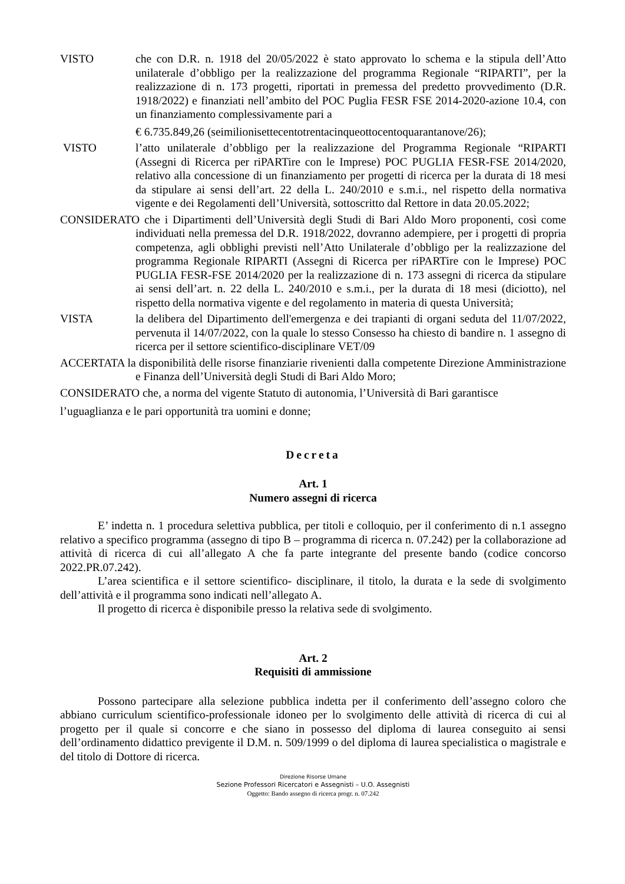VISTO che con D.R. n. 1918 del 20/05/2022 è stato approvato lo schema e la stipula dell’Atto unilaterale d’obbligo per la realizzazione del programma Regionale “RIPARTI”, per la realizzazione di n. 173 progetti, riportati in premessa del predetto provvedimento (D.R. 1918/2022) e finanziati nell’ambito del POC Puglia FESR FSE 2014-2020-azione 10.4, con un finanziamento complessivamente pari a
€ 6.735.849,26 (seimilionisettecentotrentacinqueottocentoquarantanove/26);
VISTO l’atto unilaterale d’obbligo per la realizzazione del Programma Regionale “RIPARTI (Assegni di Ricerca per riPARTire con le Imprese) POC PUGLIA FESR-FSE 2014/2020, relativo alla concessione di un finanziamento per progetti di ricerca per la durata di 18 mesi da stipulare ai sensi dell’art. 22 della L. 240/2010 e s.m.i., nel rispetto della normativa vigente e dei Regolamenti dell’Università, sottoscritto dal Rettore in data 20.05.2022;
CONSIDERATO che i Dipartimenti dell’Università degli Studi di Bari Aldo Moro proponenti, così come individuati nella premessa del D.R. 1918/2022, dovranno adempiere, per i progetti di propria competenza, agli obblighi previsti nell’Atto Unilaterale d’obbligo per la realizzazione del programma Regionale RIPARTI (Assegni di Ricerca per riPARTire con le Imprese) POC PUGLIA FESR-FSE 2014/2020 per la realizzazione di n. 173 assegni di ricerca da stipulare ai sensi dell’art. n. 22 della L. 240/2010 e s.m.i., per la durata di 18 mesi (diciotto), nel rispetto della normativa vigente e del regolamento in materia di questa Università;
VISTA la delibera del Dipartimento dell'emergenza e dei trapianti di organi seduta del 11/07/2022, pervenuta il 14/07/2022, con la quale lo stesso Consesso ha chiesto di bandire n. 1 assegno di ricerca per il settore scientifico-disciplinare VET/09
ACCERTATA la disponibilità delle risorse finanziarie rivenienti dalla competente Direzione Amministrazione e Finanza dell’Università degli Studi di Bari Aldo Moro;
CONSIDERATO che, a norma del vigente Statuto di autonomia, l’Università di Bari garantisce
l’uguaglianza e le pari opportunità tra uomini e donne;
Decreta
Art. 1
Numero assegni di ricerca
E’ indetta n. 1 procedura selettiva pubblica, per titoli e colloquio, per il conferimento di n.1 assegno relativo a specifico programma (assegno di tipo B – programma di ricerca n. 07.242) per la collaborazione ad attività di ricerca di cui all’allegato A che fa parte integrante del presente bando (codice concorso 2022.PR.07.242).
L’area scientifica e il settore scientifico- disciplinare, il titolo, la durata e la sede di svolgimento dell’attività e il programma sono indicati nell’allegato A.
Il progetto di ricerca è disponibile presso la relativa sede di svolgimento.
Art. 2
Requisiti di ammissione
Possono partecipare alla selezione pubblica indetta per il conferimento dell’assegno coloro che abbiano curriculum scientifico-professionale idoneo per lo svolgimento delle attività di ricerca di cui al progetto per il quale si concorre e che siano in possesso del diploma di laurea conseguito ai sensi dell’ordinamento didattico previgente il D.M. n. 509/1999 o del diploma di laurea specialistica o magistrale e del titolo di Dottore di ricerca.
Direzione Risorse Umane
Sezione Professori Ricercatori e Assegnisti – U.O. Assegnisti
Oggetto: Bando assegno di ricerca progr. n. 07.242